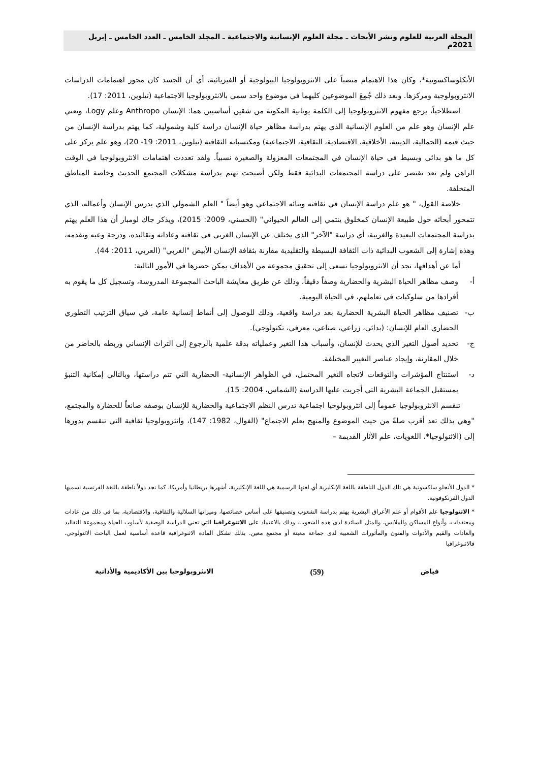المجلة العربية للعلوم ونشر الأبحاث ـ مجلة العلوم الإنسانية والاجتماعية ـ المجلد الخامس ـ العدد الخامس ـ إبريل 2021م
الأنكلوساكسونية*، وكان هذا الاهتمام منصباً على الانثروبولوجيا البيولوجية أو الفيزيائية، أي أن الجسد كان محور اهتمامات الدراسات الانثروبولوجية ومركزها. وبعد ذلك جُمِعَ الموضوعين كليهما في موضوع واحد سمي بالانثروبولوجيا الاجتماعية (تيلوين، 2011: 17).
اصطلاحياً، يرجع مفهوم الانثروبولوجيا إلى الكلمة يونانية المكونة من شقين أساسيين هما: الإنسان Anthropo وعلم Logy، وتعني علم الإنسان وهو علم من العلوم الإنسانية الذي يهتم بدراسة مظاهر حياة الإنسان دراسة كلية وشمولية، كما يهتم بدراسة الإنسان من حيث قيمه (الجمالية، الدينية، الأخلاقية، الاقتصادية، الثقافية، الاجتماعية) ومكتسباته الثقافية (تيلوين، 2011: 19- 20)، وهو علم يركز على كل ما هو بدائي وبسيط في حياة الإنسان في المجتمعات المعزولة والصغيرة نسبياً. ولقد تعددت اهتمامات الانثروبولوجيا في الوقت الراهن ولم تعد تقتصر على دراسة المجتمعات البدائية فقط ولكن أصبحت تهتم بدراسة مشكلات المجتمع الحديث وخاصة المناطق المتخلفة.
خلاصة القول، " هو علم دراسة الإنسان في ثقافته وبنائه الاجتماعي وهو أيضاً " العلم الشمولي الذي يدرس الإنسان وأعماله، الذي تتمحور أبحاثه حول طبيعة الإنسان كمخلوق ينتمي إلى العالم الحيواني" (الحسني، 2009: 2015)، ويذكر جاك لومبار أن هذا العلم يهتم بدراسة المجتمعات البعيدة والغريبة، أي دراسة "الآخر" الذي يختلف عن الإنسان الغربي في ثقافته وعاداته وتقاليده، ودرجة وعيه وتقدمه، وهذه إشارة إلى الشعوب البدائية ذات الثقافة البسيطة والتقليدية مقارنة بثقافة الإنسان الأبيض "الغربي" (العربي، 2011: 44).
أما عن أهدافها، نجد أن الانثروبولوجيا تسعى إلى تحقيق مجموعة من الأهداف يمكن حصرها في الأمور التالية:
أ- وصف مظاهر الحياة البشرية والحضارية وصفاً دقيقاً، وذلك عن طريق معايشة الباحث المجموعة المدروسة، وتسجيل كل ما يقوم به أفرادها من سلوكيات في تعاملهم، في الحياة اليومية.
ب- تصنيف مظاهر الحياة البشرية الحضارية بعد دراسة واقعية، وذلك للوصول إلى أنماط إنسانية عامة، في سياق الترتيب التطوري الحضاري العام للإنسان: (بدائي، زراعي، صناعي، معرفي، تكنولوجي).
ج- تحديد أصول التغير الذي يحدث للإنسان، وأسباب هذا التغير وعملياته بدقة علمية بالرجوع إلى التراث الإنساني وربطه بالحاضر من خلال المقارنة، وإيجاد عناصر التغيير المختلفة.
د- استنتاج المؤشرات والتوقعات لاتجاه التغير المحتمل، في الظواهر الإنسانية- الحضارية التي تتم دراستها، وبالتالي إمكانية التنبؤ بمستقبل الجماعة البشرية التي أجريت عليها الدراسة (الشماس، 2004: 15).
تنقسم الانثروبولوجيا عموماً إلى انثروبولوجيا اجتماعية تدرس النظم الاجتماعية والحضارية للإنسان بوصفه صانعاً للحضارة والمجتمع، "وهي بذلك تعد أقرب صلةً من حيث الموضوع والمنهج بعلم الاجتماع" (الفوال، 1982: 147)، وانثروبولوجيا ثقافية التي تنقسم بدورها إلى (الاثنولوجيا*، اللغويات، علم الآثار القديمة –
* الدول الأنجلو ساكسونية هي تلك الدول الناطقة باللغة الإنكليزية أي لغتها الرسمية هي اللغة الإنكليزية، أشهرها بريطانيا وأمريكا، كما نجد دولاً ناطقة باللغة الفرنسية نسميها الدول الفرنكوفونية.
* الاثنولوجيا علم الأقوام أو علم الأعراق البشرية يهتم بدراسة الشعوب وتصنيفها على أساس خصائصها، وميزاتها السلالية والثقافية، والاقتصادية، بما في ذلك من عادات ومعتقدات، وأنواع المساكن والملابس، والمثل السائدة لدى هذه الشعوب. وذلك بالاعتماد على الاثنوغرافيا التي تعني الدراسة الوصفية لأسلوب الحياة ومجموعة التقاليد والعادات والقيم والأدوات والفنون والمأثورات الشعبية لدى جماعة معينة أو مجتمع معين. بذلك تشكل المادة الاثنوغرافية قاعدة أساسية لعمل الباحث الاثنولوجي. فالاثنوغرافيا
فياض (59) الانثروبولوجيا بين الأكاديمية والأداتية